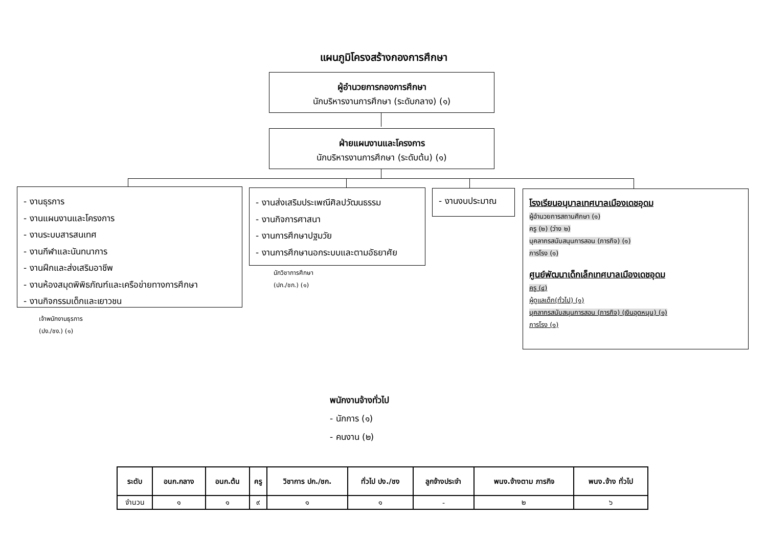แผนภูมิโครงสร้างกองการศึกษา
ผู้อำนวยการกองการศึกษา
นักบริหารงานการศึกษา (ระดับกลาง) (๑)
ฝ่ายแผนงานและโครงการ
นักบริหารงานการศึกษา (ระดับต้น) (๑)
- งานธุรการ
- งานแผนงานและโครงการ
- งานระบบสารสนเทศ
- งานกีฬาและนันทนาการ
- งานฝึกและส่งเสริมอาชีพ
- งานห้องสมุดพิพิธภัณฑ์และเครือข่ายทางการศึกษา
- งานกิจกรรมเด็กและเยาวชน
เจ้าพนักงานธุรการ
(ปง./ชง.) (๑)
- งานส่งเสริมประเพณีศิลปวัฒนธรรม
- งานกิจการศาสนา
- งานการศึกษาปฐมวัย
- งานการศึกษานอกระบบและตามอัธยาศัย
นักวิชาการศึกษา
(ปก./ชก.) (๑)
- งานงบประมาณ
โรงเรียนอนุบาลเทศบาลเมืองเดชอุดม
ผู้อำนวยการสถานศึกษา (๑)
ครู (๒) (ว่าง ๒)
บุคลากรสนับสนุนการสอน (ภารกิจ) (๑)
ภารโรง (๑)
ศูนย์พัฒนาเด็กเล็กเทศบาลเมืองเดชอุดม
ครู (๔)
ผู้ดูแลเด็ก(ทั่วไป) (๑)
บุคลากรสนับสนุนการสอน (ภารกิจ) (เงินอุดหนุน) (๑)
ภารโรง (๑)
พนักงานจ้างทั่วไป
- นักการ (๑)
- คนงาน (๒)
| ระดับ | อนก.กลาง | อนก.ต้น | ครู | วิชาการ ปก./ชก. | ทั่วไป ปง./ชง | ลูกจ้างประจำ | พนง.จ้างตาม ภารกิจ | พนง.จ้าง ทั่วไป |
| --- | --- | --- | --- | --- | --- | --- | --- | --- |
| จำนวน | ๑ | ๑ | ๙ | ๑ | ๑ | - | ๒ | ๖ |